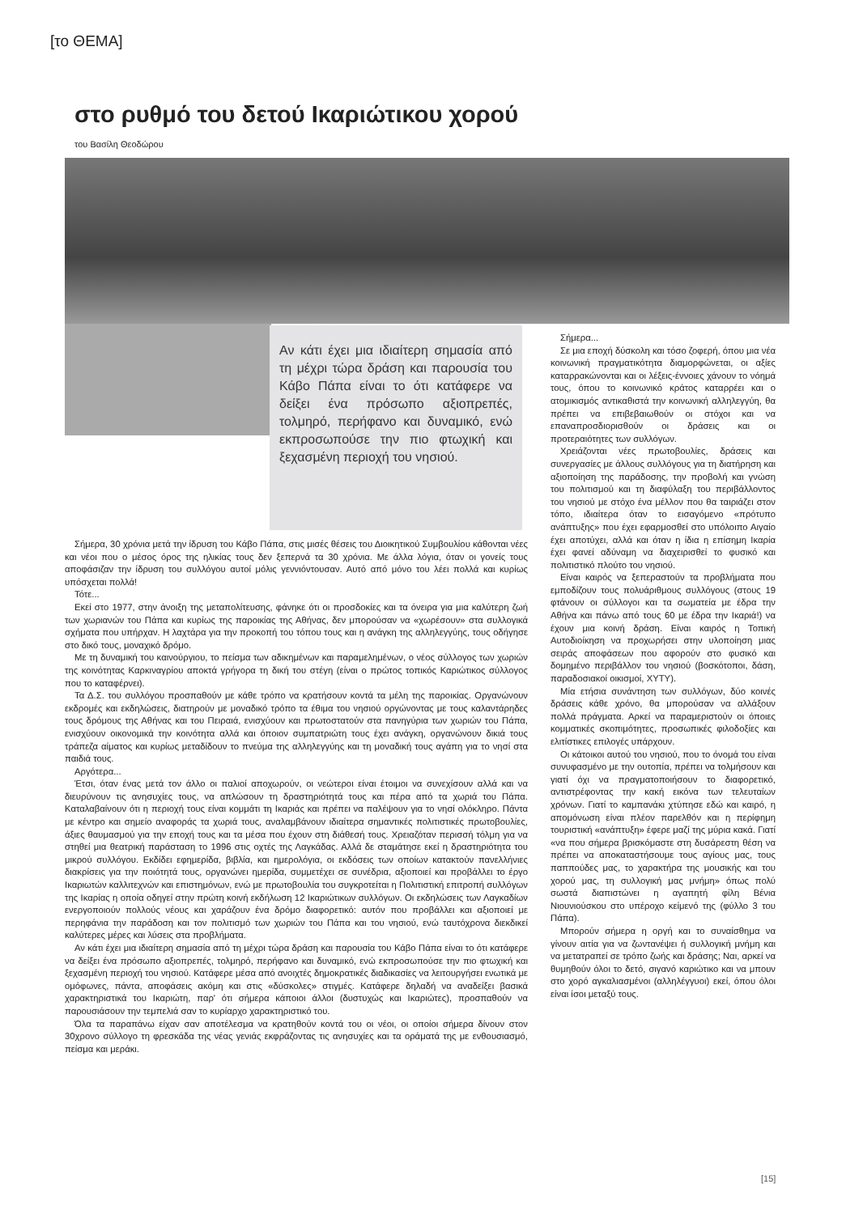[το ΘΕΜΑ]
στο ρυθμό του δετού Ικαριώτικου χορού
του Βασίλη Θεοδώρου
Αν κάτι έχει μια ιδιαίτερη σημασία από τη μέχρι τώρα δράση και παρουσία του Κάβο Πάπα είναι το ότι κατάφερε να δείξει ένα πρόσωπο αξιοπρεπές, τολμηρό, περήφανο και δυναμικό, ενώ εκπροσωπούσε την πιο φτωχική και ξεχασμένη περιοχή του νησιού.
Σήμερα, 30 χρόνια μετά την ίδρυση του Κάβο Πάπα, στις μισές θέσεις του Διοικητικού Συμβουλίου κάθονται νέες και νέοι που ο μέσος όρος της ηλικίας τους δεν ξεπερνά τα 30 χρόνια. Με άλλα λόγια, όταν οι γονείς τους αποφάσιζαν την ίδρυση του συλλόγου αυτοί μόλις γεννιόντουσαν. Αυτό από μόνο του λέει πολλά και κυρίως υπόσχεται πολλά!
Τότε...
Εκεί στο 1977, στην άνοιξη της μεταπολίτευσης, φάνηκε ότι οι προσδοκίες και τα όνειρα για μια καλύτερη ζωή των χωριανών του Πάπα και κυρίως της παροικίας της Αθήνας, δεν μπορούσαν να «χωρέσουν» στα συλλογικά σχήματα που υπήρχαν. Η λαχτάρα για την προκοπή του τόπου τους και η ανάγκη της αλληλεγγύης, τους οδήγησε στο δικό τους, μοναχικό δρόμο.
Με τη δυναμική του καινούργιου, το πείσμα των αδικημένων και παραμελημένων, ο νέος σύλλογος των χωριών της κοινότητας Καρκιναγρίου αποκτά γρήγορα τη δική του στέγη (είναι ο πρώτος τοπικός Καριώτικος σύλλογος που το καταφέρνει).
Τα Δ.Σ. του συλλόγου προσπαθούν με κάθε τρόπο να κρατήσουν κοντά τα μέλη της παροικίας. Οργανώνουν εκδρομές και εκδηλώσεις, διατηρούν με μοναδικό τρόπο τα έθιμα του νησιού οργώνοντας με τους καλαντάρηδες τους δρόμους της Αθήνας και του Πειραιά, ενισχύουν και πρωτοστατούν στα πανηγύρια των χωριών του Πάπα, ενισχύουν οικονομικά την κοινότητα αλλά και όποιον συμπατριώτη τους έχει ανάγκη, οργανώνουν δικιά τους τράπεζα αίματος και κυρίως μεταδίδουν το πνεύμα της αλληλεγγύης και τη μοναδική τους αγάπη για το νησί στα παιδιά τους.
Αργότερα...
Έτσι, όταν ένας μετά τον άλλο οι παλιοί αποχωρούν, οι νεώτεροι είναι έτοιμοι να συνεχίσουν αλλά και να διευρύνουν τις ανησυχίες τους, να απλώσουν τη δραστηριότητά τους και πέρα από τα χωριά του Πάπα. Καταλαβαίνουν ότι η περιοχή τους είναι κομμάτι τη Ικαριάς και πρέπει να παλέψουν για το νησί ολόκληρο. Πάντα με κέντρο και σημείο αναφοράς τα χωριά τους, αναλαμβάνουν ιδιαίτερα σημαντικές πολιτιστικές πρωτοβουλίες, άξιες θαυμασμού για την εποχή τους και τα μέσα που έχουν στη διάθεσή τους. Χρειαζόταν περισσή τόλμη για να στηθεί μια θεατρική παράσταση το 1996 στις οχτές της Λαγκάδας. Αλλά δε σταμάτησε εκεί η δραστηριότητα του μικρού συλλόγου. Εκδίδει εφημερίδα, βιβλία, και ημερολόγια, οι εκδόσεις των οποίων κατακτούν πανελλήνιες διακρίσεις για την ποιότητά τους, οργανώνει ημερίδα, συμμετέχει σε συνέδρια, αξιοποιεί και προβάλλει το έργο Ικαριωτών καλλιτεχνών και επιστημόνων, ενώ με πρωτοβουλία του συγκροτείται η Πολιτιστική επιτροπή συλλόγων της Ικαρίας η οποία οδηγεί στην πρώτη κοινή εκδήλωση 12 Ικαριώτικων συλλόγων. Οι εκδηλώσεις των Λαγκαδίων ενεργοποιούν πολλούς νέους και χαράζουν ένα δρόμο διαφορετικό: αυτόν που προβάλλει και αξιοποιεί με περηφάνια την παράδοση και τον πολιτισμό των χωριών του Πάπα και του νησιού, ενώ ταυτόχρονα διεκδικεί καλύτερες μέρες και λύσεις στα προβλήματα.
Αν κάτι έχει μια ιδιαίτερη σημασία από τη μέχρι τώρα δράση και παρουσία του Κάβο Πάπα είναι το ότι κατάφερε να δείξει ένα πρόσωπο αξιοπρεπές, τολμηρό, περήφανο και δυναμικό, ενώ εκπροσωπούσε την πιο φτωχική και ξεχασμένη περιοχή του νησιού. Κατάφερε μέσα από ανοιχτές δημοκρατικές διαδικασίες να λειτουργήσει ενωτικά με ομόφωνες, πάντα, αποφάσεις ακόμη και στις «δύσκολες» στιγμές. Κατάφερε δηλαδή να αναδείξει βασικά χαρακτηριστικά του Ικαριώτη, παρ' ότι σήμερα κάποιοι άλλοι (δυστυχώς και Ικαριώτες), προσπαθούν να παρουσιάσουν την τεμπελιά σαν το κυρίαρχο χαρακτηριστικό του.
Όλα τα παραπάνω είχαν σαν αποτέλεσμα να κρατηθούν κοντά του οι νέοι, οι οποίοι σήμερα δίνουν στον 30χρονο σύλλογο τη φρεσκάδα της νέας γενιάς εκφράζοντας τις ανησυχίες και τα οράματά της με ενθουσιασμό, πείσμα και μεράκι.
Σήμερα...
Σε μια εποχή δύσκολη και τόσο ζοφερή, όπου μια νέα κοινωνική πραγματικότητα διαμορφώνεται, οι αξίες καταρρακώνονται και οι λέξεις-έννοιες χάνουν το νόημά τους, όπου το κοινωνικό κράτος καταρρέει και ο ατομικισμός αντικαθιστά την κοινωνική αλληλεγγύη, θα πρέπει να επιβεβαιωθούν οι στόχοι και να επαναπροσδιορισθούν οι δράσεις και οι προτεραιότητες των συλλόγων.
Χρειάζονται νέες πρωτοβουλίες, δράσεις και συνεργασίες με άλλους συλλόγους για τη διατήρηση και αξιοποίηση της παράδοσης, την προβολή και γνώση του πολιτισμού και τη διαφύλαξη του περιβάλλοντος του νησιού με στόχο ένα μέλλον που θα ταιριάζει στον τόπο, ιδιαίτερα όταν το εισαγόμενο «πρότυπο ανάπτυξης» που έχει εφαρμοσθεί στο υπόλοιπο Αιγαίο έχει αποτύχει, αλλά και όταν η ίδια η επίσημη Ικαρία έχει φανεί αδύναμη να διαχειρισθεί το φυσικό και πολιτιστικό πλούτο του νησιού.
Είναι καιρός να ξεπεραστούν τα προβλήματα που εμποδίζουν τους πολυάριθμους συλλόγους (στους 19 φτάνουν οι σύλλογοι και τα σωματεία με έδρα την Αθήνα και πάνω από τους 60 με έδρα την Ικαριά!) να έχουν μια κοινή δράση. Είναι καιρός η Τοπική Αυτοδιοίκηση να προχωρήσει στην υλοποίηση μιας σειράς αποφάσεων που αφορούν στο φυσικό και δομημένο περιβάλλον του νησιού (βοσκότοποι, δάση, παραδοσιακοί οικισμοί, ΧΥΤΥ).
Μία ετήσια συνάντηση των συλλόγων, δύο κοινές δράσεις κάθε χρόνο, θα μπορούσαν να αλλάξουν πολλά πράγματα. Αρκεί να παραμεριστούν οι όποιες κομματικές σκοπιμότητες, προσωπικές φιλοδοξίες και ελιτίστικες επιλογές υπάρχουν.
Οι κάτοικοι αυτού του νησιού, που το όνομά του είναι συνυφασμένο με την ουτοπία, πρέπει να τολμήσουν και γιατί όχι να πραγματοποιήσουν το διαφορετικό, αντιστρέφοντας την κακή εικόνα των τελευταίων χρόνων. Γιατί το καμπανάκι χτύπησε εδώ και καιρό, η απομόνωση είναι πλέον παρελθόν και η περίφημη τουριστική «ανάπτυξη» έφερε μαζί της μύρια κακά. Γιατί «να που σήμερα βρισκόμαστε στη δυσάρεστη θέση να πρέπει να αποκαταστήσουμε τους αγίους μας, τους παππούδες μας, το χαρακτήρα της μουσικής και του χορού μας, τη συλλογική μας μνήμη» όπως πολύ σωστά διαπιστώνει η αγαπητή φίλη Βένια Νιουνιούσκου στο υπέροχο κείμενό της (φύλλο 3 του Πάπα).
Μπορούν σήμερα η οργή και το συναίσθημα να γίνουν αιτία για να ζωντανέψει ή συλλογική μνήμη και να μετατραπεί σε τρόπο ζωής και δράσης; Ναι, αρκεί να θυμηθούν όλοι το δετό, σιγανό καριώτικο και να μπουν στο χορό αγκαλιασμένοι (αλληλέγγυοι) εκεί, όπου όλοι είναι ίσοι μεταξύ τους.
[15]